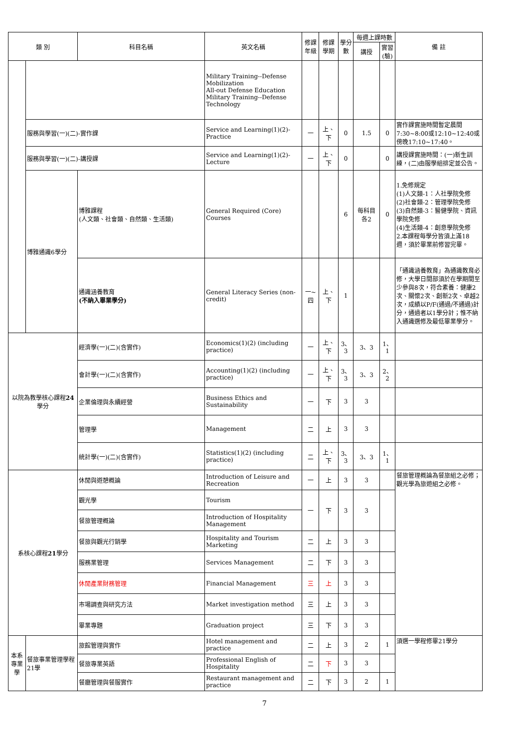| 類 別 | | 科目名稱 | 英文名稱 | 修課 年級 | 修課 學期 | 學分 數 | 每週上課時數 | | 備 註 |
| --- | --- | --- | --- | --- | --- | --- | --- | --- | --- |
| | | | | | | | 講授 | 實習 (驗) | |
| | | | Military Training--Defense Mobilization All-out Defense Education Military Training--Defense Technology | | | | | | |
| | 服務與學習(一)(二)-實作課 | | Service and Learning(1)(2)-Practice | 一 | 上、下 | 0 | 1.5 | 0 | 實作課實施時間暫定晨間7:30~8:00或12:10~12:40或傍晚17:10~17:40。 |
| | 服務與學習(一)(二)-講授課 | | Service and Learning(1)(2)-Lecture | 一 | 上、下 | 0 | | 0 | 講授課實施時間：(一)新生訓練，(二)由服學組排定並公告。 |
| | 博雅通識6學分 | 博雅課程 (人文類、社會類、自然類、生活類) | General Required (Core) Courses | | | 6 | 每科目各2 | 0 | 1.免修規定 (1)人文類-1：人社學院免修 (2)社會類-2：管理學院免修 (3)自然類-3：醫健學院、資訊學院免修 (4)生活類-4：創意學院免修 2.本課程每學分皆須上滿18週，須於畢業前修習完畢。 |
| | | 通識涵養教育 (不納入畢業學分) | General Literacy Series (non-credit) | 一~四 | 上、下 | 1 | | | 「通識涵養教育」為通識教育必修，大學日間部須於在學期間至少參與8次，符合素養：健康2次、關懷2次、創新2次、卓越2次，成績以P/F(通過/不通過)計分，通過者以1學分計；惟不納入通識選修及最低畢業學分。 |
| 以院為教學核心課程 24 學分 | | 經濟學(一)(二)(含實作) | Economics(1)(2) (including practice) | 一 | 上、下 | 3、3 | 3、3 | 1、1 | |
| | | 會計學(一)(二)(含實作) | Accounting(1)(2) (including practice) | 一 | 上、下 | 3、3 | 3、3 | 2、2 | |
| | | 企業倫理與永續經營 | Business Ethics and Sustainability | 一 | 下 | 3 | 3 | | |
| | | 管理學 | Management | 二 | 上 | 3 | 3 | | |
| | | 統計學(一)(二)(含實作) | Statistics(1)(2) (including practice) | 二 | 上、下 | 3、3 | 3、3 | 1、1 | |
| 系核心課程 21 學分 | | 休閒與遊憩概論 | Introduction of Leisure and Recreation | 一 | 上 | 3 | 3 | | 餐旅管理概論為餐旅組之必修；觀光學為旅遊組之必修。 |
| | | 觀光學 | Tourism | 一 | 下 | 3 | 3 | | |
| | | 餐旅管理概論 | Introduction of Hospitality Management | | | | | | |
| | | 餐旅與觀光行銷學 | Hospitality and Tourism Marketing | 二 | 上 | 3 | 3 | | |
| | | 服務業管理 | Services Management | 二 | 下 | 3 | 3 | | |
| | | 休閒產業財務管理 | Financial Management | 三 | 上 | 3 | 3 | | |
| | | 市場調查與研究方法 | Market investigation method | 三 | 上 | 3 | 3 | | |
| | | 畢業專題 | Graduation project | 三 | 下 | 3 | 3 | | |
| 本系專業學 | 餐旅事業管理學程21學 | 旅館管理與實作 | Hotel management and practice | 二 | 上 | 3 | 2 | 1 | 須選一學程修畢21學分 |
| | | 餐旅專業英語 | Professional English of Hospitality | 二 | 下 | 3 | 3 | | |
| | | 餐廳管理與餐服實作 | Restaurant management and practice | 二 | 下 | 3 | 2 | 1 | |
7